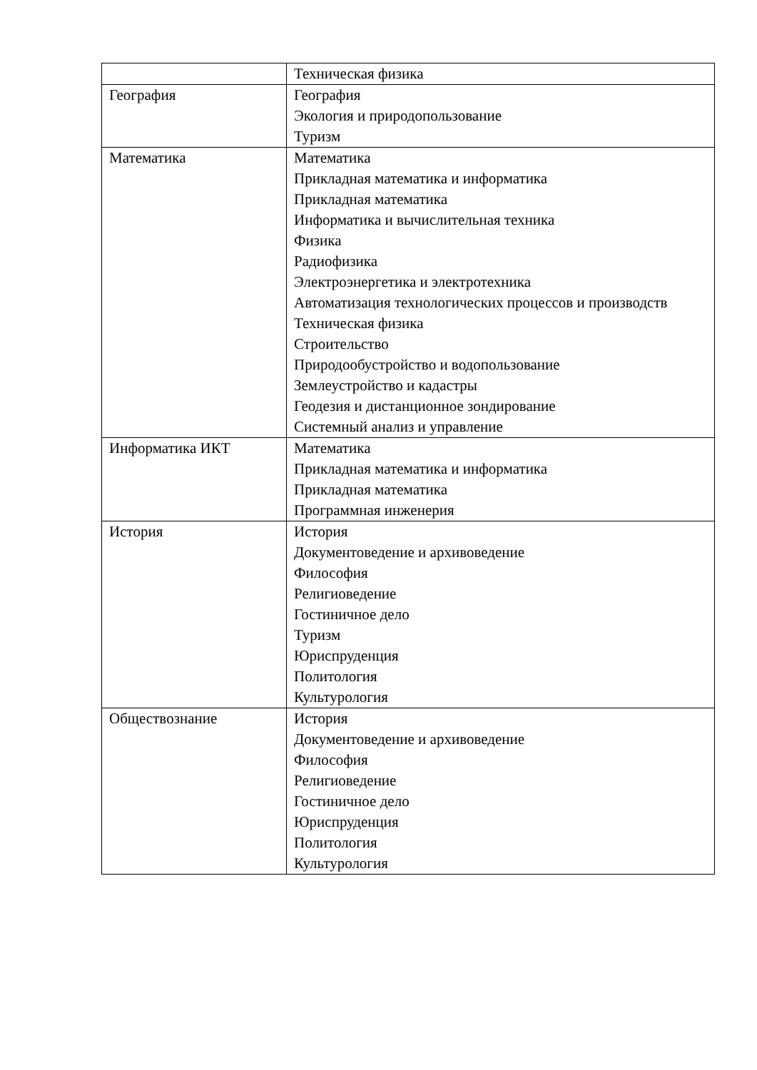| | Техническая физика |
| География | География Экология и природопользование Туризм |
| Математика | Математика Прикладная математика и информатика Прикладная математика Информатика и вычислительная техника Физика Радиофизика Электроэнергетика и электротехника Автоматизация технологических процессов и производств Техническая физика Строительство Природообустройство и водопользование Землеустройство и кадастры Геодезия и дистанционное зондирование Системный анализ и управление |
| Информатика ИКТ | Математика Прикладная математика и информатика Прикладная математика Программная инженерия |
| История | История Документоведение и архивоведение Философия Религиоведение Гостиничное дело Туризм Юриспруденция Политология Культурология |
| Обществознание | История Документоведение и архивоведение Философия Религиоведение Гостиничное дело Юриспруденция Политология Культурология |